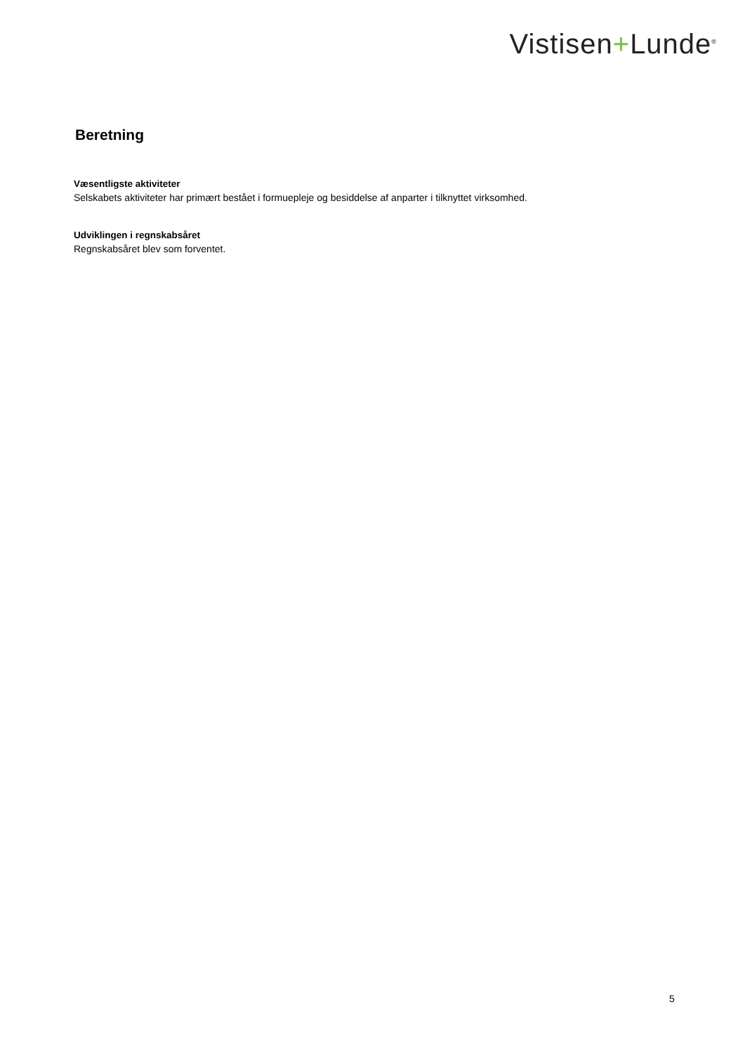Vistisen+Lunde<sup>®</sup>
Beretning
Væsentligste aktiviteter
Selskabets aktiviteter har primært bestået i formuepleje og besiddelse af anparter i tilknyttet virksomhed.
Udviklingen i regnskabsåret
Regnskabsåret blev som forventet.
5